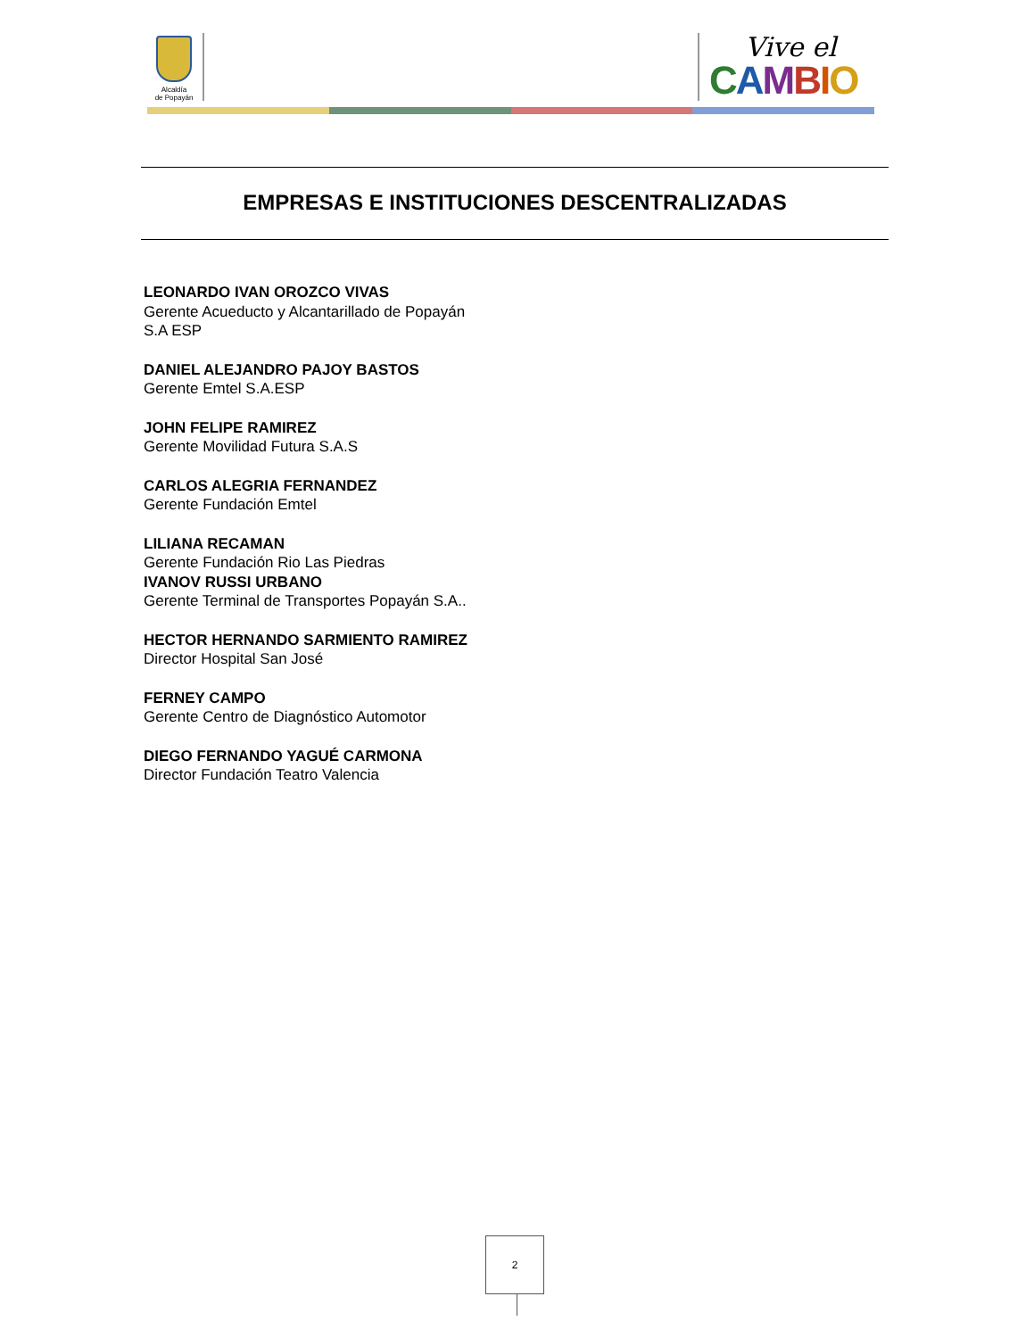Alcaldía
de Popayán
Vive el
CAMBIO
EMPRESAS E INSTITUCIONES DESCENTRALIZADAS
LEONARDO IVAN OROZCO VIVAS
Gerente Acueducto y Alcantarillado de Popayán S.A ESP
DANIEL ALEJANDRO PAJOY BASTOS
Gerente Emtel S.A.ESP
JOHN FELIPE RAMIREZ
Gerente Movilidad Futura S.A.S
CARLOS ALEGRIA FERNANDEZ
Gerente Fundación Emtel
LILIANA RECAMAN
Gerente Fundación Rio Las Piedras
IVANOV RUSSI URBANO
Gerente Terminal de Transportes Popayán S.A..
HECTOR HERNANDO SARMIENTO RAMIREZ
Director Hospital San José
FERNEY CAMPO
Gerente Centro de Diagnóstico Automotor
DIEGO FERNANDO YAGUÉ CARMONA
Director Fundación Teatro Valencia
2